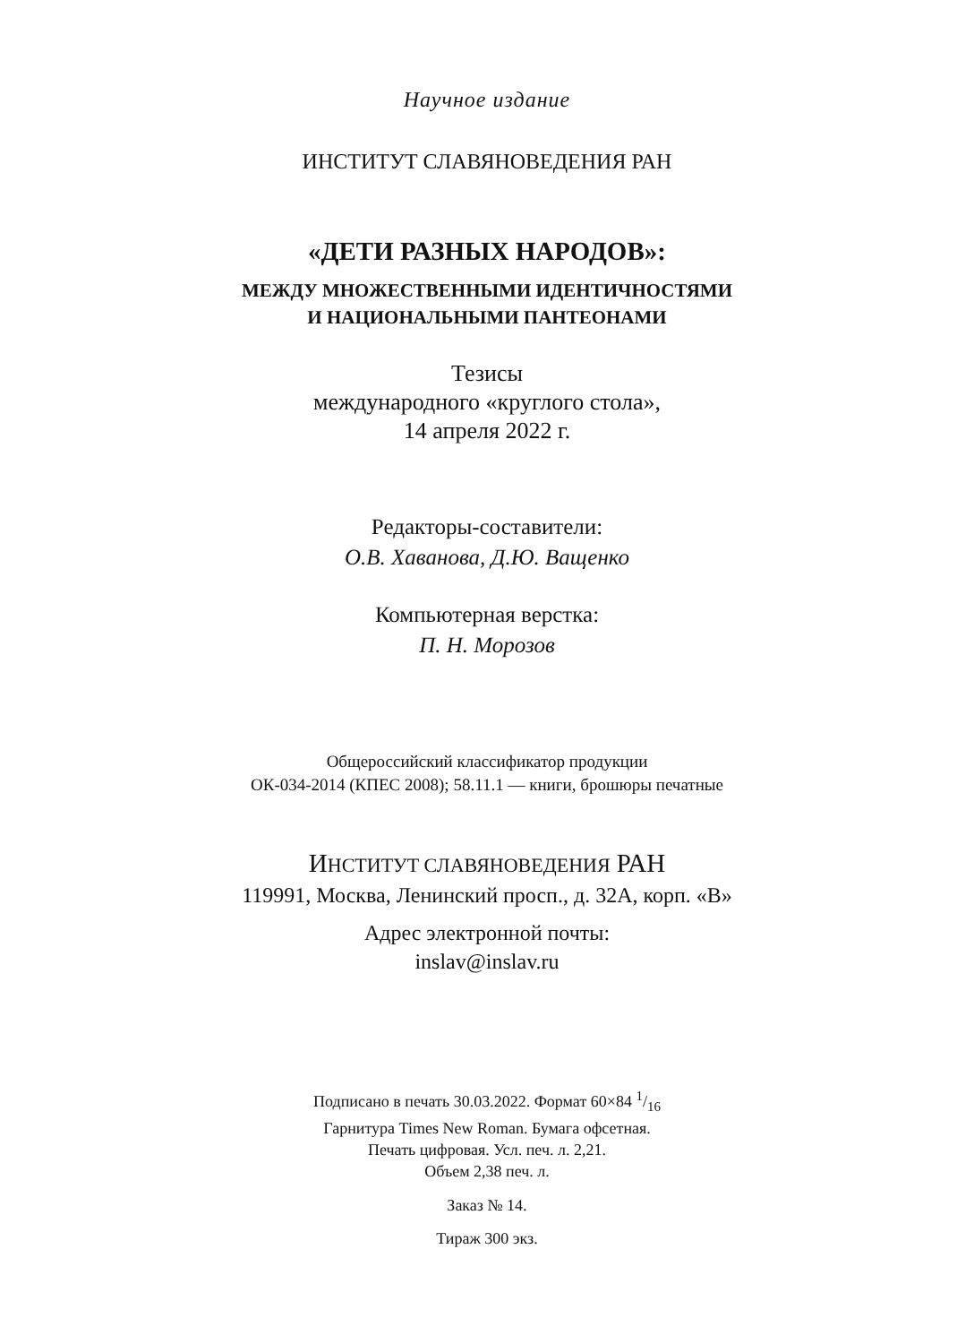Научное издание
ИНСТИТУТ СЛАВЯНОВЕДЕНИЯ РАН
«ДЕТИ РАЗНЫХ НАРОДОВ»:
МЕЖДУ МНОЖЕСТВЕННЫМИ ИДЕНТИЧНОСТЯМИ
И НАЦИОНАЛЬНЫМИ ПАНТЕОНАМИ
Тезисы
международного «круглого стола»,
14 апреля 2022 г.
Редакторы-составители:
О.В. Хаванова, Д.Ю. Ващенко
Компьютерная верстка:
П. Н. Морозов
Общероссийский классификатор продукции
ОК-034-2014 (КПЕС 2008); 58.11.1 — книги, брошюры печатные
ИНСТИТУТ СЛАВЯНОВЕДЕНИЯ РАН
119991, Москва, Ленинский просп., д. 32А, корп. «В»
Адрес электронной почты:
inslav@inslav.ru
Подписано в печать 30.03.2022. Формат 60×84 1/16
Гарнитура Times New Roman. Бумага офсетная.
Печать цифровая. Усл. печ. л. 2,21.
Объем 2,38 печ. л.
Заказ № 14.
Тираж 300 экз.